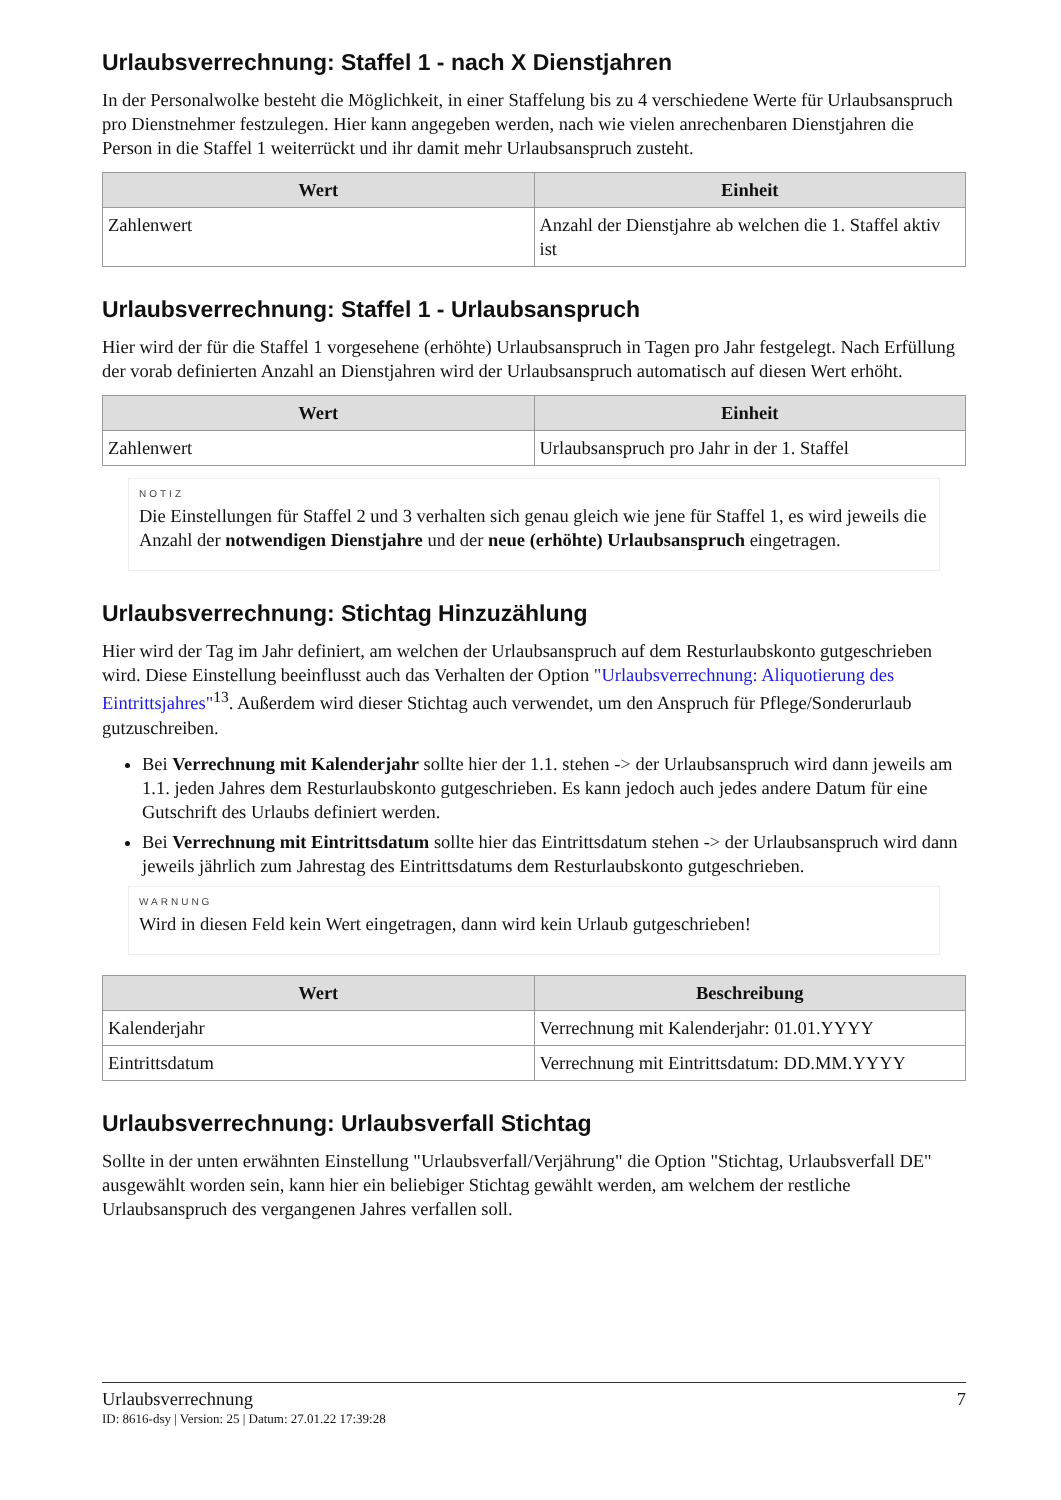Urlaubsverrechnung: Staffel 1 - nach X Dienstjahren
In der Personalwolke besteht die Möglichkeit, in einer Staffelung bis zu 4 verschiedene Werte für Urlaubsanspruch pro Dienstnehmer festzulegen. Hier kann angegeben werden, nach wie vielen anrechenbaren Dienstjahren die Person in die Staffel 1 weiterrückt und ihr damit mehr Urlaubsanspruch zusteht.
| Wert | Einheit |
| --- | --- |
| Zahlenwert | Anzahl der Dienstjahre ab welchen die 1. Staffel aktiv ist |
Urlaubsverrechnung: Staffel 1 - Urlaubsanspruch
Hier wird der für die Staffel 1 vorgesehene (erhöhte) Urlaubsanspruch in Tagen pro Jahr festgelegt. Nach Erfüllung der vorab definierten Anzahl an Dienstjahren wird der Urlaubsanspruch automatisch auf diesen Wert erhöht.
| Wert | Einheit |
| --- | --- |
| Zahlenwert | Urlaubsanspruch pro Jahr in der 1. Staffel |
NOTIZ
Die Einstellungen für Staffel 2 und 3 verhalten sich genau gleich wie jene für Staffel 1, es wird jeweils die Anzahl der notwendigen Dienstjahre und der neue (erhöhte) Urlaubsanspruch eingetragen.
Urlaubsverrechnung: Stichtag Hinzuzählung
Hier wird der Tag im Jahr definiert, am welchen der Urlaubsanspruch auf dem Resturlaubskonto gutgeschrieben wird. Diese Einstellung beeinflusst auch das Verhalten der Option "Urlaubsverrechnung: Aliquotierung des Eintrittsjahres"<sup>13</sup>. Außerdem wird dieser Stichtag auch verwendet, um den Anspruch für Pflege/Sonderurlaub gutzuschreiben.
Bei Verrechnung mit Kalenderjahr sollte hier der 1.1. stehen -> der Urlaubsanspruch wird dann jeweils am 1.1. jeden Jahres dem Resturlaubskonto gutgeschrieben. Es kann jedoch auch jedes andere Datum für eine Gutschrift des Urlaubs definiert werden.
Bei Verrechnung mit Eintrittsdatum sollte hier das Eintrittsdatum stehen -> der Urlaubsanspruch wird dann jeweils jährlich zum Jahrestag des Eintrittsdatums dem Resturlaubskonto gutgeschrieben.
WARNUNG
Wird in diesen Feld kein Wert eingetragen, dann wird kein Urlaub gutgeschrieben!
| Wert | Beschreibung |
| --- | --- |
| Kalenderjahr | Verrechnung mit Kalenderjahr: 01.01.YYYY |
| Eintrittsdatum | Verrechnung mit Eintrittsdatum: DD.MM.YYYY |
Urlaubsverrechnung: Urlaubsverfall Stichtag
Sollte in der unten erwähnten Einstellung "Urlaubsverfall/Verjährung" die Option "Stichtag, Urlaubsverfall DE" ausgewählt worden sein, kann hier ein beliebiger Stichtag gewählt werden, am welchem der restliche Urlaubsanspruch des vergangenen Jahres verfallen soll.
Urlaubsverrechnung 7
ID: 8616-dsy | Version: 25 | Datum: 27.01.22 17:39:28